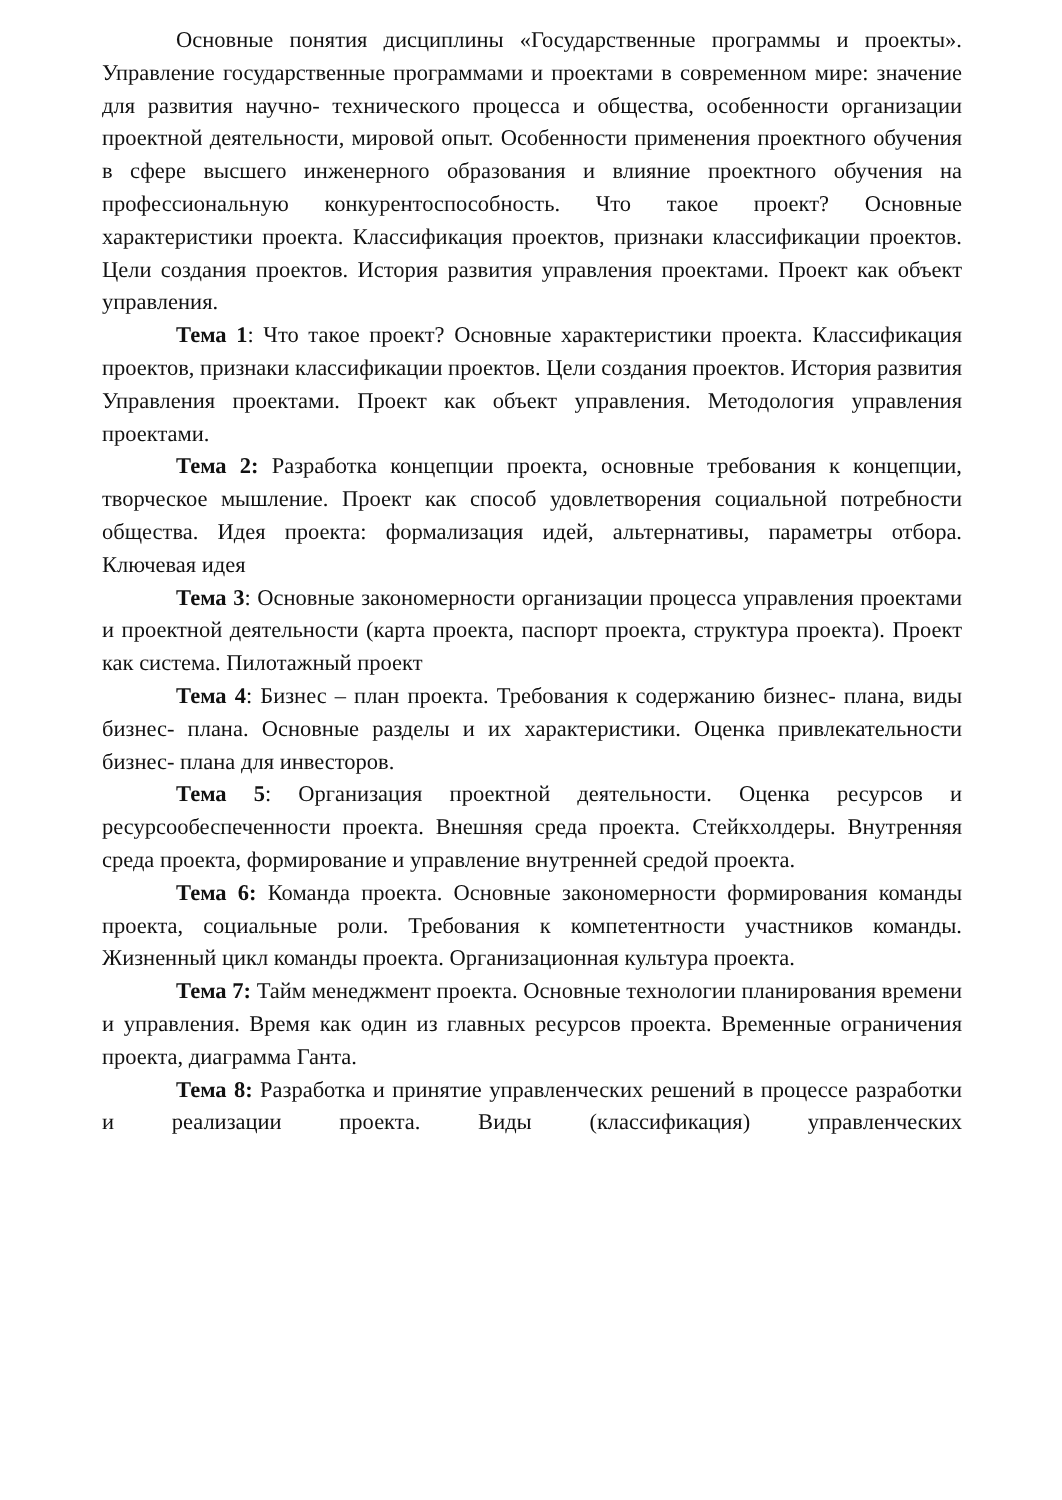Основные понятия дисциплины «Государственные программы и проекты». Управление государственные программами и проектами в современном мире: значение для развития научно- технического процесса и общества, особенности организации проектной деятельности, мировой опыт. Особенности применения проектного обучения в сфере высшего инженерного образования и влияние проектного обучения на профессиональную конкурентоспособность. Что такое проект? Основные характеристики проекта. Классификация проектов, признаки классификации проектов. Цели создания проектов. История развития управления проектами. Проект как объект управления.
Тема 1: Что такое проект? Основные характеристики проекта. Классификация проектов, признаки классификации проектов. Цели создания проектов. История развития Управления проектами. Проект как объект управления. Методология управления проектами.
Тема 2: Разработка концепции проекта, основные требования к концепции, творческое мышление. Проект как способ удовлетворения социальной потребности общества. Идея проекта: формализация идей, альтернативы, параметры отбора. Ключевая идея
Тема 3: Основные закономерности организации процесса управления проектами и проектной деятельности (карта проекта, паспорт проекта, структура проекта). Проект как система. Пилотажный проект
Тема 4: Бизнес – план проекта. Требования к содержанию бизнес- плана, виды бизнес- плана. Основные разделы и их характеристики. Оценка привлекательности бизнес- плана для инвесторов.
Тема 5: Организация проектной деятельности. Оценка ресурсов и ресурсообеспеченности проекта. Внешняя среда проекта. Стейкхолдеры. Внутренняя среда проекта, формирование и управление внутренней средой проекта.
Тема 6: Команда проекта. Основные закономерности формирования команды проекта, социальные роли. Требования к компетентности участников команды. Жизненный цикл команды проекта. Организационная культура проекта.
Тема 7: Тайм менеджмент проекта. Основные технологии планирования времени и управления. Время как один из главных ресурсов проекта. Временные ограничения проекта, диаграмма Ганта.
Тема 8: Разработка и принятие управленческих решений в процессе разработки и реализации проекта. Виды (классификация) управленческих